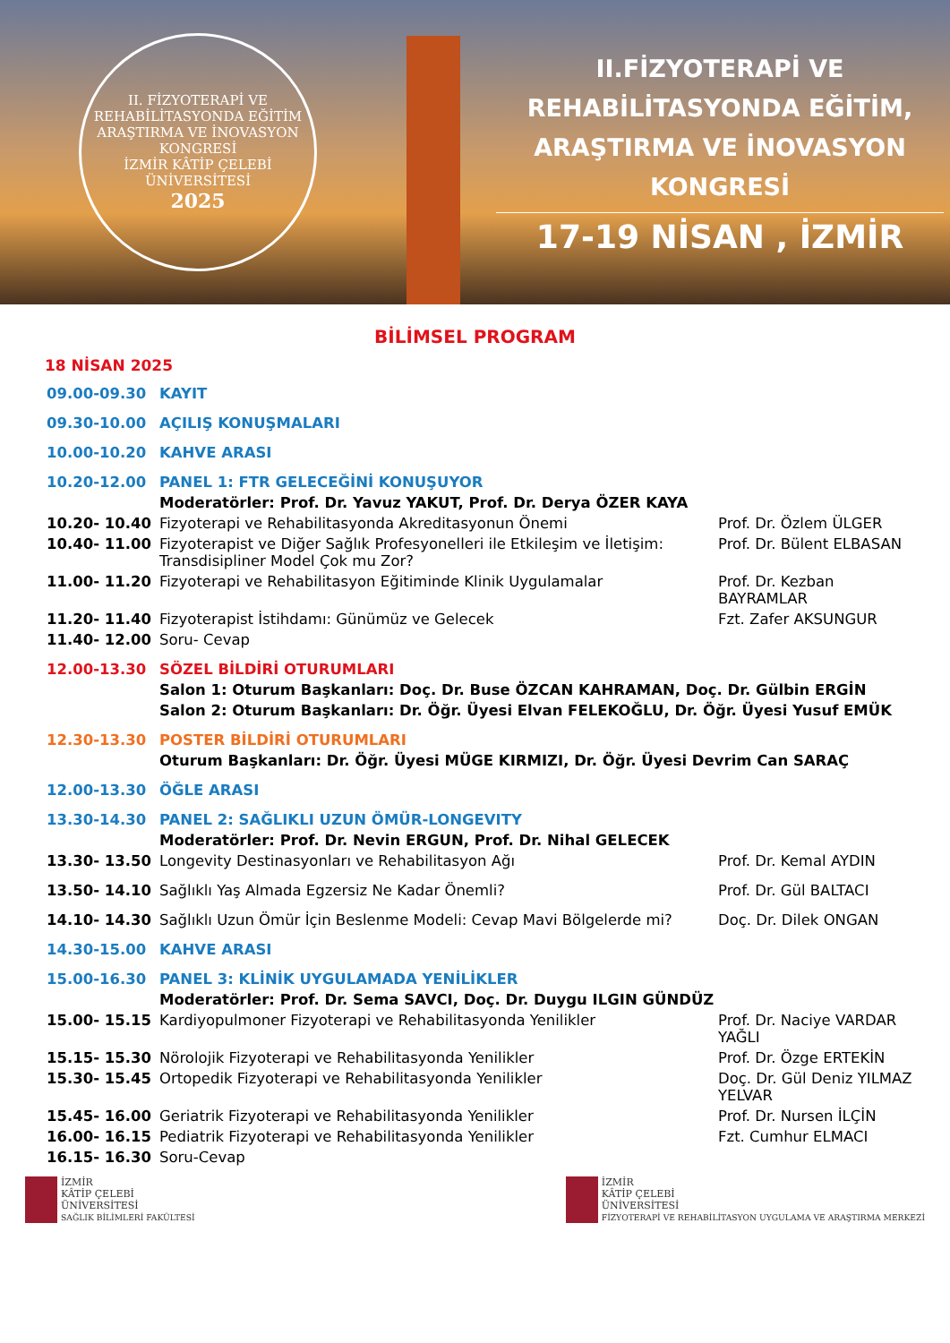II. FİZYOTERAPİ VE REHABİLİTASYONDA EĞİTİM ARAŞTIRMA VE İNOVASYON KONGRESİ
İZMİR KÂTİP ÇELEBİ ÜNİVERSİTESİ
2025
II.FİZYOTERAPİ VE REHABİLİTASYONDA EĞİTİM, ARAŞTIRMA VE İNOVASYON KONGRESİ
17-19 NİSAN , İZMİR
BİLİMSEL PROGRAM
18 NİSAN 2025
| 09.00-09.30 | KAYIT | |
| 09.30-10.00 | AÇILIŞ KONUŞMALARI | |
| 10.00-10.20 | KAHVE ARASI | |
| 10.20-12.00 | PANEL 1: FTR GELECEĞİNİ KONUŞUYOR | |
| | Moderatörler: Prof. Dr. Yavuz YAKUT, Prof. Dr. Derya ÖZER KAYA | |
| 10.20- 10.40 | Fizyoterapi ve Rehabilitasyonda Akreditasyonun Önemi | Prof. Dr. Özlem ÜLGER |
| 10.40- 11.00 | Fizyoterapist ve Diğer Sağlık Profesyonelleri ile Etkileşim ve İletişim: Transdisipliner Model Çok mu Zor? | Prof. Dr. Bülent ELBASAN |
| 11.00- 11.20 | Fizyoterapi ve Rehabilitasyon Eğitiminde Klinik Uygulamalar | Prof. Dr. Kezban BAYRAMLAR |
| 11.20- 11.40 | Fizyoterapist İstihdamı: Günümüz ve Gelecek | Fzt. Zafer AKSUNGUR |
| 11.40- 12.00 | Soru- Cevap | |
| 12.00-13.30 | SÖZEL BİLDİRİ OTURUMLARI | |
| | Salon 1: Oturum Başkanları: Doç. Dr. Buse ÖZCAN KAHRAMAN, Doç. Dr. Gülbin ERGİN | |
| | Salon 2: Oturum Başkanları: Dr. Öğr. Üyesi Elvan FELEKOĞLU, Dr. Öğr. Üyesi Yusuf EMÜK | |
| 12.30-13.30 | POSTER BİLDİRİ OTURUMLARI | |
| | Oturum Başkanları: Dr. Öğr. Üyesi MÜGE KIRMIZI, Dr. Öğr. Üyesi Devrim Can SARAÇ | |
| 12.00-13.30 | ÖĞLE ARASI | |
| 13.30-14.30 | PANEL 2: SAĞLIKLI UZUN ÖMÜR-LONGEVITY | |
| | Moderatörler: Prof. Dr. Nevin ERGUN, Prof. Dr. Nihal GELECEK | |
| 13.30- 13.50 | Longevity Destinasyonları ve Rehabilitasyon Ağı | Prof. Dr. Kemal AYDIN |
| 13.50- 14.10 | Sağlıklı Yaş Almada Egzersiz Ne Kadar Önemli? | Prof. Dr. Gül BALTACI |
| 14.10- 14.30 | Sağlıklı Uzun Ömür İçin Beslenme Modeli: Cevap Mavi Bölgelerde mi? | Doç. Dr. Dilek ONGAN |
| 14.30-15.00 | KAHVE ARASI | |
| 15.00-16.30 | PANEL 3: KLİNİK UYGULAMADA YENİLİKLER | |
| | Moderatörler: Prof. Dr. Sema SAVCI, Doç. Dr. Duygu ILGIN GÜNDÜZ | |
| 15.00- 15.15 | Kardiyopulmoner Fizyoterapi ve Rehabilitasyonda Yenilikler | Prof. Dr. Naciye VARDAR YAĞLI |
| 15.15- 15.30 | Nörolojik Fizyoterapi ve Rehabilitasyonda Yenilikler | Prof. Dr. Özge ERTEKİN |
| 15.30- 15.45 | Ortopedik Fizyoterapi ve Rehabilitasyonda Yenilikler | Doç. Dr. Gül Deniz YILMAZ YELVAR |
| 15.45- 16.00 | Geriatrik Fizyoterapi ve Rehabilitasyonda Yenilikler | Prof. Dr. Nursen İLÇİN |
| 16.00- 16.15 | Pediatrik Fizyoterapi ve Rehabilitasyonda Yenilikler | Fzt. Cumhur ELMACI |
| 16.15- 16.30 | Soru-Cevap | |
İZMİR
KÂTİP ÇELEBİ
ÜNİVERSİTESİ
SAĞLIK BİLİMLERİ FAKÜLTESİ
İZMİR
KÂTİP ÇELEBİ
ÜNİVERSİTESİ
FİZYOTERAPİ VE REHABİLİTASYON UYGULAMA VE ARAŞTIRMA MERKEZİ